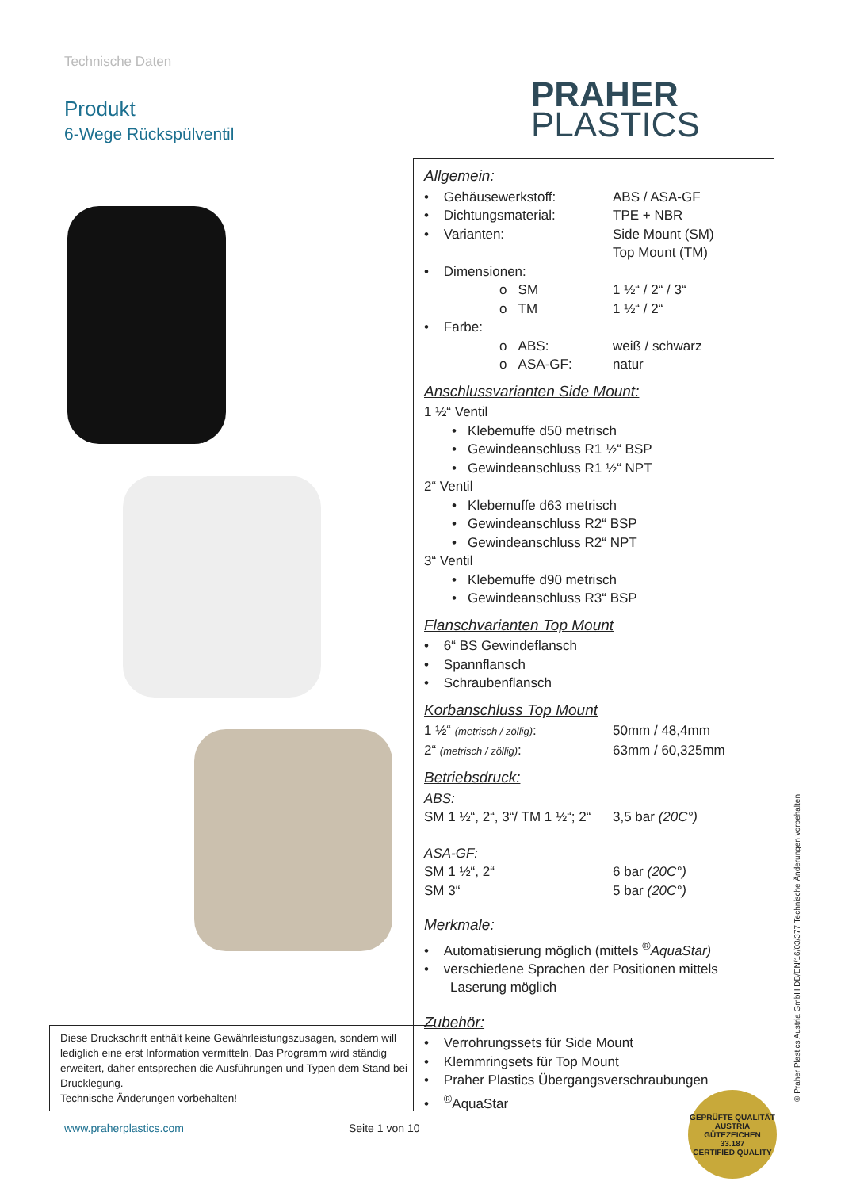Technische Daten
Produkt
6-Wege Rückspülventil
PRAHER
PLASTICS
Allgemein:
• Gehäusewerkstoff: ABS / ASA-GF
• Dichtungsmaterial: TPE + NBR
• Varianten: Side Mount (SM)
Top Mount (TM)
• Dimensionen:
o SM 1 ½“ / 2“ / 3“
o TM 1 ½“ / 2“
• Farbe:
o ABS: weiß / schwarz
o ASA-GF: natur
Anschlussvarianten Side Mount:
1 ½“ Ventil
• Klebemuffe d50 metrisch
• Gewindeanschluss R1 ½“ BSP
• Gewindeanschluss R1 ½“ NPT
2“ Ventil
• Klebemuffe d63 metrisch
• Gewindeanschluss R2“ BSP
• Gewindeanschluss R2“ NPT
3“ Ventil
• Klebemuffe d90 metrisch
• Gewindeanschluss R3“ BSP
Flanschvarianten Top Mount
• 6“ BS Gewindeflansch
• Spannflansch
• Schraubenflansch
Korbanschluss Top Mount
1 ½“ (metrisch / zöllig): 50mm / 48,4mm
2“ (metrisch / zöllig): 63mm / 60,325mm
Betriebsdruck:
ABS:
SM 1 ½“, 2“, 3“/ TM 1 ½“; 2“3,5 bar (20C°)
ASA-GF:
SM 1 ½“, 2“6 bar (20C°)
SM 3“5 bar (20C°)
Merkmale:
• Automatisierung möglich (mittels <sup>®</sup>AquaStar)
• verschiedene Sprachen der Positionen mittels
Laserung möglich
Zubehör:
• Verrohrungssets für Side Mount
• Klemmringsets für Top Mount
• Praher Plastics Übergangsverschraubungen
• <sup>®</sup>AquaStar
Diese Druckschrift enthält keine Gewährleistungszusagen, sondern will lediglich eine erst Information vermitteln. Das Programm wird ständig erweitert, daher entsprechen die Ausführungen und Typen dem Stand bei Drucklegung.
Technische Änderungen vorbehalten!
www.praherplastics.com Seite 1 von 10
GEPRÜFTE QUALITÄT
AUSTRIA
GÜTEZEICHEN
33.187
CERTIFIED QUALITY
© Praher Plastics Austria GmbH DB/EN/16/03/377 Technische Änderungen vorbehalten!